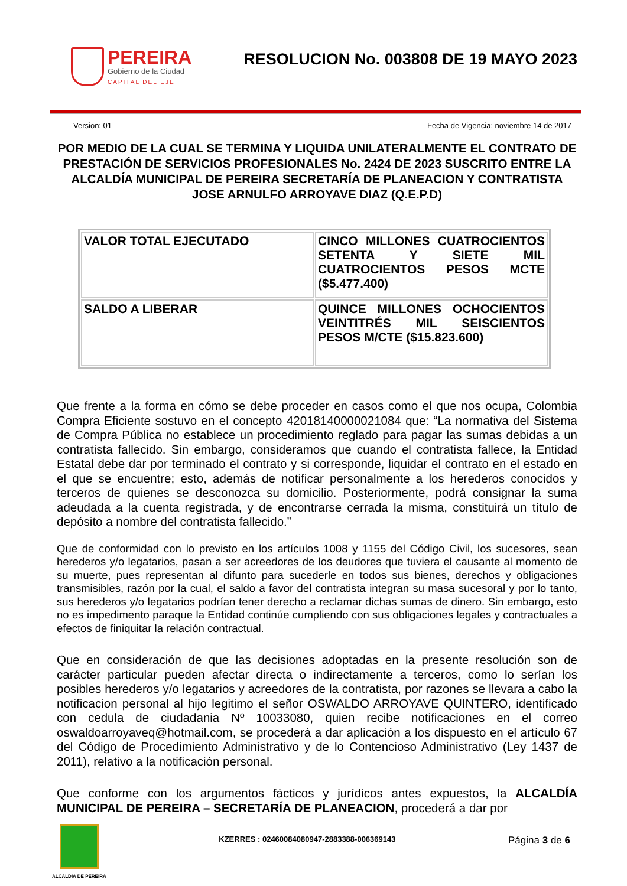PEREIRA
Gobierno de la Ciudad
CAPITAL DEL EJE
RESOLUCION No. 003808 DE 19 MAYO 2023
Version: 01 Fecha de Vigencia: noviembre 14 de 2017
POR MEDIO DE LA CUAL SE TERMINA Y LIQUIDA UNILATERALMENTE EL CONTRATO DE PRESTACIÓN DE SERVICIOS PROFESIONALES No. 2424 DE 2023 SUSCRITO ENTRE LA ALCALDÍA MUNICIPAL DE PEREIRA SECRETARÍA DE PLANEACION Y CONTRATISTA JOSE ARNULFO ARROYAVE DIAZ (Q.E.P.D)
| VALOR TOTAL EJECUTADO | CINCO MILLONES CUATROCIENTOS SETENTA Y SIETE MIL CUATROCIENTOS PESOS MCTE ($5.477.400) |
| SALDO A LIBERAR | QUINCE MILLONES OCHOCIENTOS VEINTITRÉS MIL SEISCIENTOS PESOS M/CTE ($15.823.600) |
Que frente a la forma en cómo se debe proceder en casos como el que nos ocupa, Colombia Compra Eficiente sostuvo en el concepto 42018140000021084 que: “La normativa del Sistema de Compra Pública no establece un procedimiento reglado para pagar las sumas debidas a un contratista fallecido. Sin embargo, consideramos que cuando el contratista fallece, la Entidad Estatal debe dar por terminado el contrato y si corresponde, liquidar el contrato en el estado en el que se encuentre; esto, además de notificar personalmente a los herederos conocidos y terceros de quienes se desconozca su domicilio. Posteriormente, podrá consignar la suma adeudada a la cuenta registrada, y de encontrarse cerrada la misma, constituirá un título de depósito a nombre del contratista fallecido.”
Que de conformidad con lo previsto en los artículos 1008 y 1155 del Código Civil, los sucesores, sean herederos y/o legatarios, pasan a ser acreedores de los deudores que tuviera el causante al momento de su muerte, pues representan al difunto para sucederle en todos sus bienes, derechos y obligaciones transmisibles, razón por la cual, el saldo a favor del contratista integran su masa sucesoral y por lo tanto, sus herederos y/o legatarios podrían tener derecho a reclamar dichas sumas de dinero. Sin embargo, esto no es impedimento paraque la Entidad continúe cumpliendo con sus obligaciones legales y contractuales a efectos de finiquitar la relación contractual.
Que en consideración de que las decisiones adoptadas en la presente resolución son de carácter particular pueden afectar directa o indirectamente a terceros, como lo serían los posibles herederos y/o legatarios y acreedores de la contratista, por razones se llevara a cabo la notificacion personal al hijo legitimo el señor OSWALDO ARROYAVE QUINTERO, identificado con cedula de ciudadania Nº 10033080, quien recibe notificaciones en el correo oswaldoarroyaveq@hotmail.com, se procederá a dar aplicación a los dispuesto en el artículo 67 del Código de Procedimiento Administrativo y de lo Contencioso Administrativo (Ley 1437 de 2011), relativo a la notificación personal.
Que conforme con los argumentos fácticos y jurídicos antes expuestos, la ALCALDÍA MUNICIPAL DE PEREIRA – SECRETARÍA DE PLANEACION, procederá a dar por
ALCALDIA DE PEREIRA
KZERRES : 02460084080947-2883388-006369143 Página 3 de 6